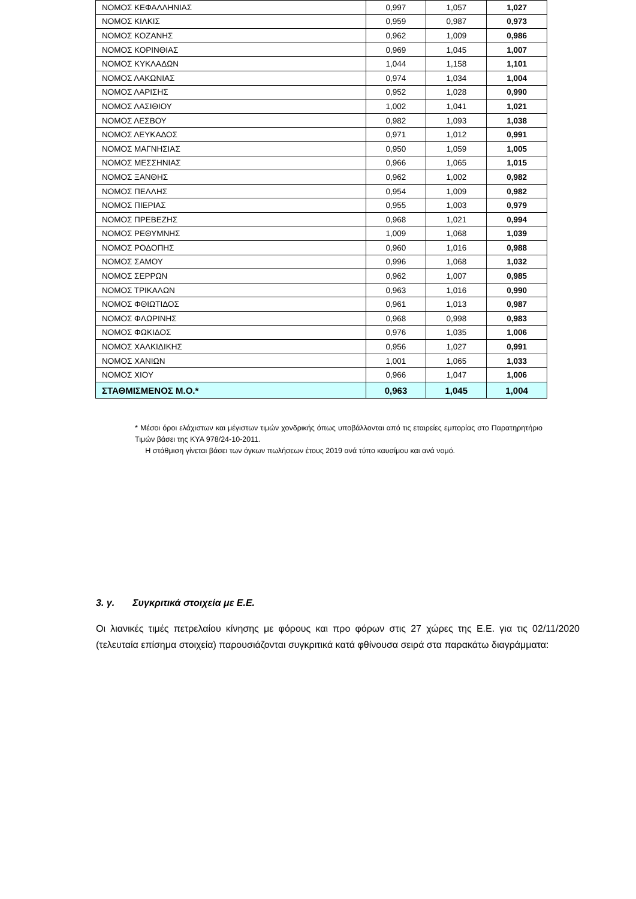| ΝΟΜΟΣ ΚΕΦΑΛΛΗΝΙΑΣ | 0,997 | 1,057 | 1,027 |
| ΝΟΜΟΣ ΚΙΛΚΙΣ | 0,959 | 0,987 | 0,973 |
| ΝΟΜΟΣ ΚΟΖΑΝΗΣ | 0,962 | 1,009 | 0,986 |
| ΝΟΜΟΣ ΚΟΡΙΝΘΙΑΣ | 0,969 | 1,045 | 1,007 |
| ΝΟΜΟΣ ΚΥΚΛΑΔΩΝ | 1,044 | 1,158 | 1,101 |
| ΝΟΜΟΣ ΛΑΚΩΝΙΑΣ | 0,974 | 1,034 | 1,004 |
| ΝΟΜΟΣ ΛΑΡΙΣΗΣ | 0,952 | 1,028 | 0,990 |
| ΝΟΜΟΣ ΛΑΣΙΘΙΟΥ | 1,002 | 1,041 | 1,021 |
| ΝΟΜΟΣ ΛΕΣΒΟΥ | 0,982 | 1,093 | 1,038 |
| ΝΟΜΟΣ ΛΕΥΚΑΔΟΣ | 0,971 | 1,012 | 0,991 |
| ΝΟΜΟΣ ΜΑΓΝΗΣΙΑΣ | 0,950 | 1,059 | 1,005 |
| ΝΟΜΟΣ ΜΕΣΣΗΝΙΑΣ | 0,966 | 1,065 | 1,015 |
| ΝΟΜΟΣ ΞΑΝΘΗΣ | 0,962 | 1,002 | 0,982 |
| ΝΟΜΟΣ ΠΕΛΛΗΣ | 0,954 | 1,009 | 0,982 |
| ΝΟΜΟΣ ΠΙΕΡΙΑΣ | 0,955 | 1,003 | 0,979 |
| ΝΟΜΟΣ ΠΡΕΒΕΖΗΣ | 0,968 | 1,021 | 0,994 |
| ΝΟΜΟΣ ΡΕΘΥΜΝΗΣ | 1,009 | 1,068 | 1,039 |
| ΝΟΜΟΣ ΡΟΔΟΠΗΣ | 0,960 | 1,016 | 0,988 |
| ΝΟΜΟΣ ΣΑΜΟΥ | 0,996 | 1,068 | 1,032 |
| ΝΟΜΟΣ ΣΕΡΡΩΝ | 0,962 | 1,007 | 0,985 |
| ΝΟΜΟΣ ΤΡΙΚΑΛΩΝ | 0,963 | 1,016 | 0,990 |
| ΝΟΜΟΣ ΦΘΙΩΤΙΔΟΣ | 0,961 | 1,013 | 0,987 |
| ΝΟΜΟΣ ΦΛΩΡΙΝΗΣ | 0,968 | 0,998 | 0,983 |
| ΝΟΜΟΣ ΦΩΚΙΔΟΣ | 0,976 | 1,035 | 1,006 |
| ΝΟΜΟΣ ΧΑΛΚΙΔΙΚΗΣ | 0,956 | 1,027 | 0,991 |
| ΝΟΜΟΣ ΧΑΝΙΩΝ | 1,001 | 1,065 | 1,033 |
| ΝΟΜΟΣ ΧΙΟΥ | 0,966 | 1,047 | 1,006 |
| ΣΤΑΘΜΙΣΜΕΝΟΣ Μ.Ο.* | 0,963 | 1,045 | 1,004 |
* Μέσοι όροι ελάχιστων και μέγιστων τιμών χονδρικής όπως υποβάλλονται από τις εταιρείες εμπορίας στο Παρατηρητήριο Τιμών βάσει της ΚΥΑ 978/24-10-2011.
Η στάθμιση γίνεται βάσει των όγκων πωλήσεων έτους 2019 ανά τύπο καυσίμου και ανά νομό.
3. γ. Συγκριτικά στοιχεία με Ε.Ε.
Οι λιανικές τιμές πετρελαίου κίνησης με φόρους και προ φόρων στις 27 χώρες της Ε.Ε. για τις 02/11/2020 (τελευταία επίσημα στοιχεία) παρουσιάζονται συγκριτικά κατά φθίνουσα σειρά στα παρακάτω διαγράμματα: